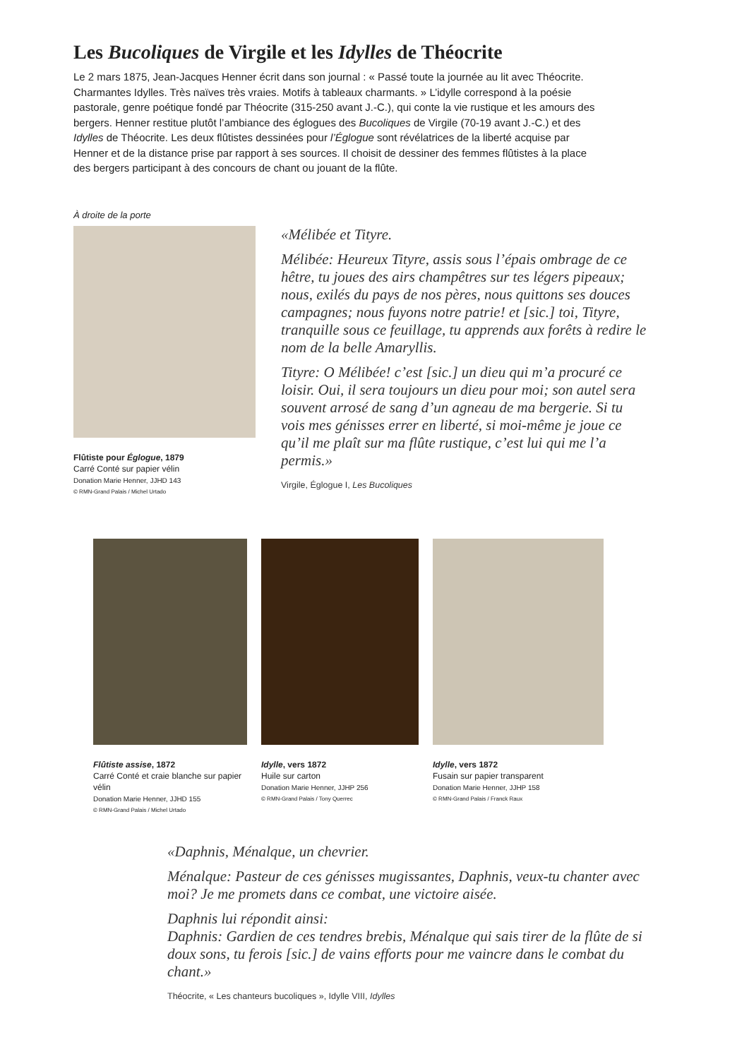Les Bucoliques de Virgile et les Idylles de Théocrite
Le 2 mars 1875, Jean-Jacques Henner écrit dans son journal : « Passé toute la journée au lit avec Théocrite. Charmantes Idylles. Très naïves très vraies. Motifs à tableaux charmants. » L’idylle correspond à la poésie pastorale, genre poétique fondé par Théocrite (315-250 avant J.-C.), qui conte la vie rustique et les amours des bergers. Henner restitue plutôt l’ambiance des églogues des Bucoliques de Virgile (70-19 avant J.-C.) et des Idylles de Théocrite. Les deux flûtistes dessinées pour l’Églogue sont révélatrices de la liberté acquise par Henner et de la distance prise par rapport à ses sources. Il choisit de dessiner des femmes flûtistes à la place des bergers participant à des concours de chant ou jouant de la flûte.
À droite de la porte
Flûtiste pour Églogue, 1879
Carré Conté sur papier vélin
Donation Marie Henner, JJHD 143
© RMN-Grand Palais / Michel Urtado
«Mélibée et Tityre.
Mélibée: Heureux Tityre, assis sous l’épais ombrage de ce hêtre, tu joues des airs champêtres sur tes légers pipeaux; nous, exilés du pays de nos pères, nous quittons ses douces campagnes; nous fuyons notre patrie! et [sic.] toi, Tityre, tranquille sous ce feuillage, tu apprends aux forêts à redire le nom de la belle Amaryllis.
Tityre: O Mélibée! c’est [sic.] un dieu qui m’a procuré ce loisir. Oui, il sera toujours un dieu pour moi; son autel sera souvent arrosé de sang d’un agneau de ma bergerie. Si tu vois mes génisses errer en liberté, si moi-même je joue ce qu’il me plaît sur ma flûte rustique, c’est lui qui me l’a permis.»
Virgile, Églogue I, Les Bucoliques
Flûtiste assise, 1872
Carré Conté et craie blanche sur papier vélin
Donation Marie Henner, JJHD 155
© RMN-Grand Palais / Michel Urtado
Idylle, vers 1872
Huile sur carton
Donation Marie Henner, JJHP 256
© RMN-Grand Palais / Tony Querrec
Idylle, vers 1872
Fusain sur papier transparent
Donation Marie Henner, JJHP 158
© RMN-Grand Palais / Franck Raux
«Daphnis, Ménalque, un chevrier.
Ménalque: Pasteur de ces génisses mugissantes, Daphnis, veux-tu chanter avec moi? Je me promets dans ce combat, une victoire aisée.
Daphnis lui répondit ainsi:
Daphnis: Gardien de ces tendres brebis, Ménalque qui sais tirer de la flûte de si doux sons, tu ferois [sic.] de vains efforts pour me vaincre dans le combat du chant.»
Théocrite, « Les chanteurs bucoliques », Idylle VIII, Idylles